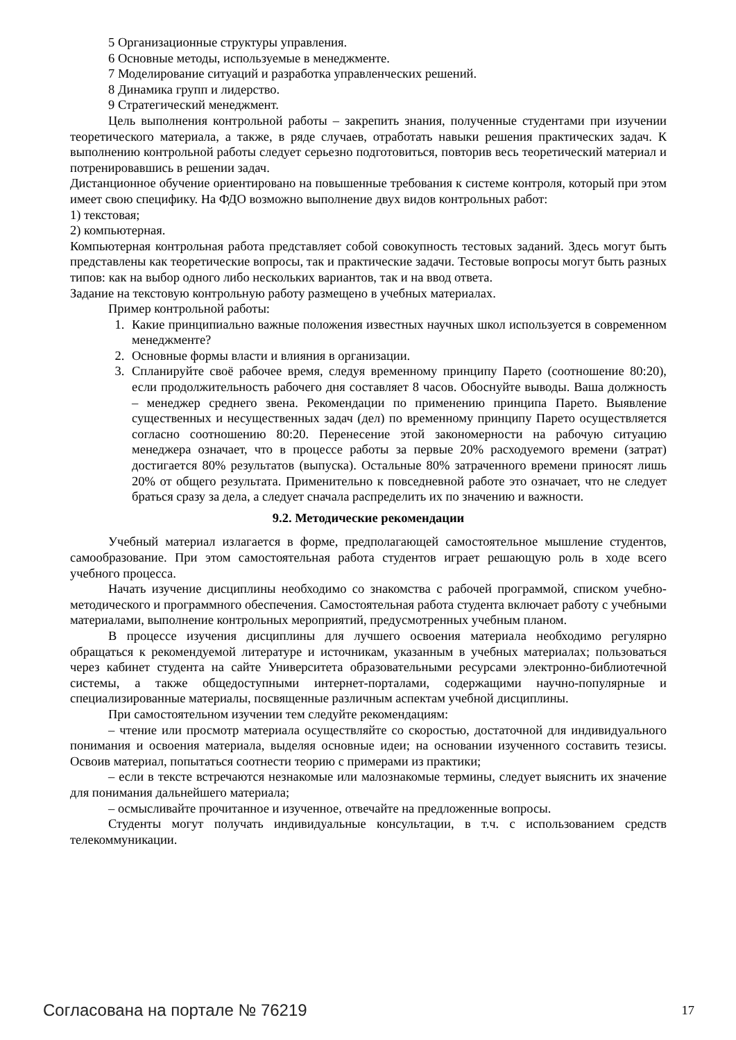5 Организационные структуры управления.
6 Основные методы, используемые в менеджменте.
7 Моделирование ситуаций и разработка управленческих решений.
8 Динамика групп и лидерство.
9 Стратегический менеджмент.
Цель выполнения контрольной работы – закрепить знания, полученные студентами при изучении теоретического материала, а также, в ряде случаев, отработать навыки решения практических задач. К выполнению контрольной работы следует серьезно подготовиться, повторив весь теоретический материал и потренировавшись в решении задач.
Дистанционное обучение ориентировано на повышенные требования к системе контроля, который при этом имеет свою специфику. На ФДО возможно выполнение двух видов контрольных работ:
1) текстовая;
2) компьютерная.
Компьютерная контрольная работа представляет собой совокупность тестовых заданий. Здесь могут быть представлены как теоретические вопросы, так и практические задачи. Тестовые вопросы могут быть разных типов: как на выбор одного либо нескольких вариантов, так и на ввод ответа.
Задание на текстовую контрольную работу размещено в учебных материалах.
Пример контрольной работы:
1. Какие принципиально важные положения известных научных школ используется в современном менеджменте?
2. Основные формы власти и влияния в организации.
3. Спланируйте своё рабочее время, следуя временному принципу Парето (соотношение 80:20), если продолжительность рабочего дня составляет 8 часов. Обоснуйте выводы. Ваша должность – менеджер среднего звена. Рекомендации по применению принципа Парето. Выявление существенных и несущественных задач (дел) по временному принципу Парето осуществляется согласно соотношению 80:20. Перенесение этой закономерности на рабочую ситуацию менеджера означает, что в процессе работы за первые 20% расходуемого времени (затрат) достигается 80% результатов (выпуска). Остальные 80% затраченного времени приносят лишь 20% от общего результата. Применительно к повседневной работе это означает, что не следует браться сразу за дела, а следует сначала распределить их по значению и важности.
9.2. Методические рекомендации
Учебный материал излагается в форме, предполагающей самостоятельное мышление студентов, самообразование. При этом самостоятельная работа студентов играет решающую роль в ходе всего учебного процесса.
Начать изучение дисциплины необходимо со знакомства с рабочей программой, списком учебно-методического и программного обеспечения. Самостоятельная работа студента включает работу с учебными материалами, выполнение контрольных мероприятий, предусмотренных учебным планом.
В процессе изучения дисциплины для лучшего освоения материала необходимо регулярно обращаться к рекомендуемой литературе и источникам, указанным в учебных материалах; пользоваться через кабинет студента на сайте Университета образовательными ресурсами электронно-библиотечной системы, а также общедоступными интернет-порталами, содержащими научно-популярные и специализированные материалы, посвященные различным аспектам учебной дисциплины.
При самостоятельном изучении тем следуйте рекомендациям:
– чтение или просмотр материала осуществляйте со скоростью, достаточной для индивидуального понимания и освоения материала, выделяя основные идеи; на основании изученного составить тезисы. Освоив материал, попытаться соотнести теорию с примерами из практики;
– если в тексте встречаются незнакомые или малознакомые термины, следует выяснить их значение для понимания дальнейшего материала;
– осмысливайте прочитанное и изученное, отвечайте на предложенные вопросы.
Студенты могут получать индивидуальные консультации, в т.ч. с использованием средств телекоммуникации.
Согласована на портале № 76219 17